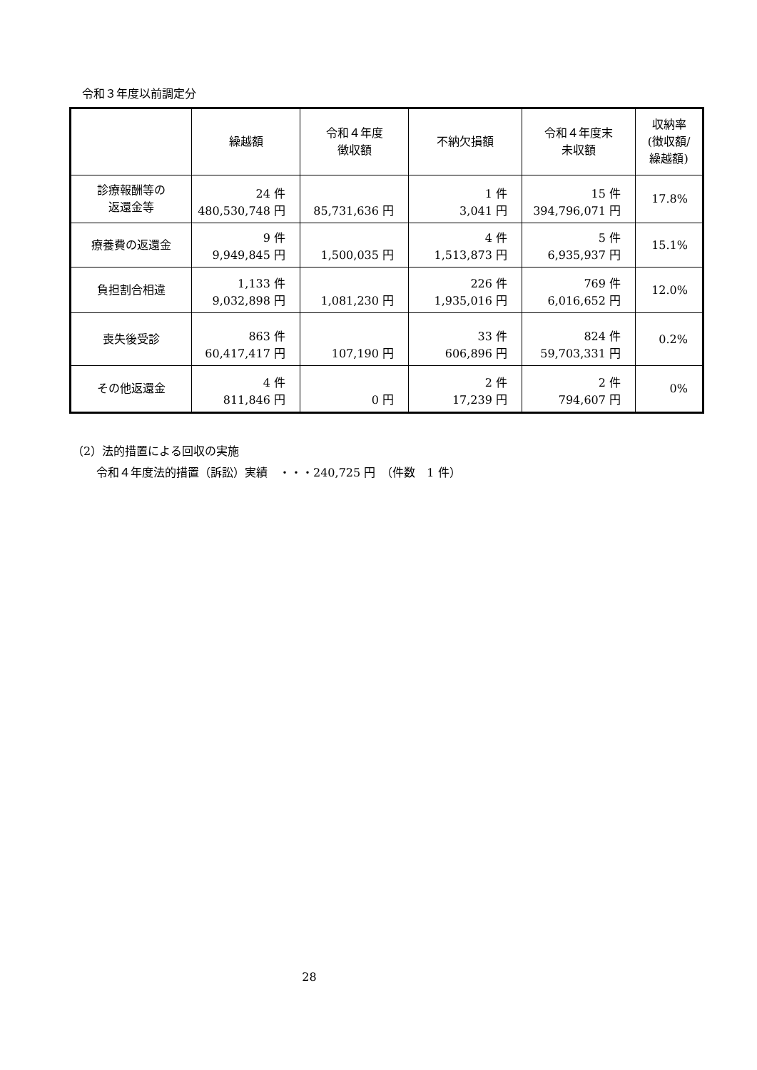令和３年度以前調定分
| | 繰越額 | 令和４年度 徴収額 | 不納欠損額 | 令和４年度末 未収額 | 収納率 (徴収額/ 繰越額) |
| --- | --- | --- | --- | --- | --- |
| 診療報酬等の 返還金等 | 24 件 480,530,748 円 | 85,731,636 円 | 1 件 3,041 円 | 15 件 394,796,071 円 | 17.8% |
| 療養費の返還金 | 9 件 9,949,845 円 | 1,500,035 円 | 4 件 1,513,873 円 | 5 件 6,935,937 円 | 15.1% |
| 負担割合相違 | 1,133 件 9,032,898 円 | 1,081,230 円 | 226 件 1,935,016 円 | 769 件 6,016,652 円 | 12.0% |
| 喪失後受診 | 863 件 60,417,417 円 | 107,190 円 | 33 件 606,896 円 | 824 件 59,703,331 円 | 0.2% |
| その他返還金 | 4 件 811,846 円 | 0 円 | 2 件 17,239 円 | 2 件 794,607 円 | 0% |
（2）法的措置による回収の実施
令和４年度法的措置（訴訟）実績　・・・240,725 円　（件数　1 件）
28